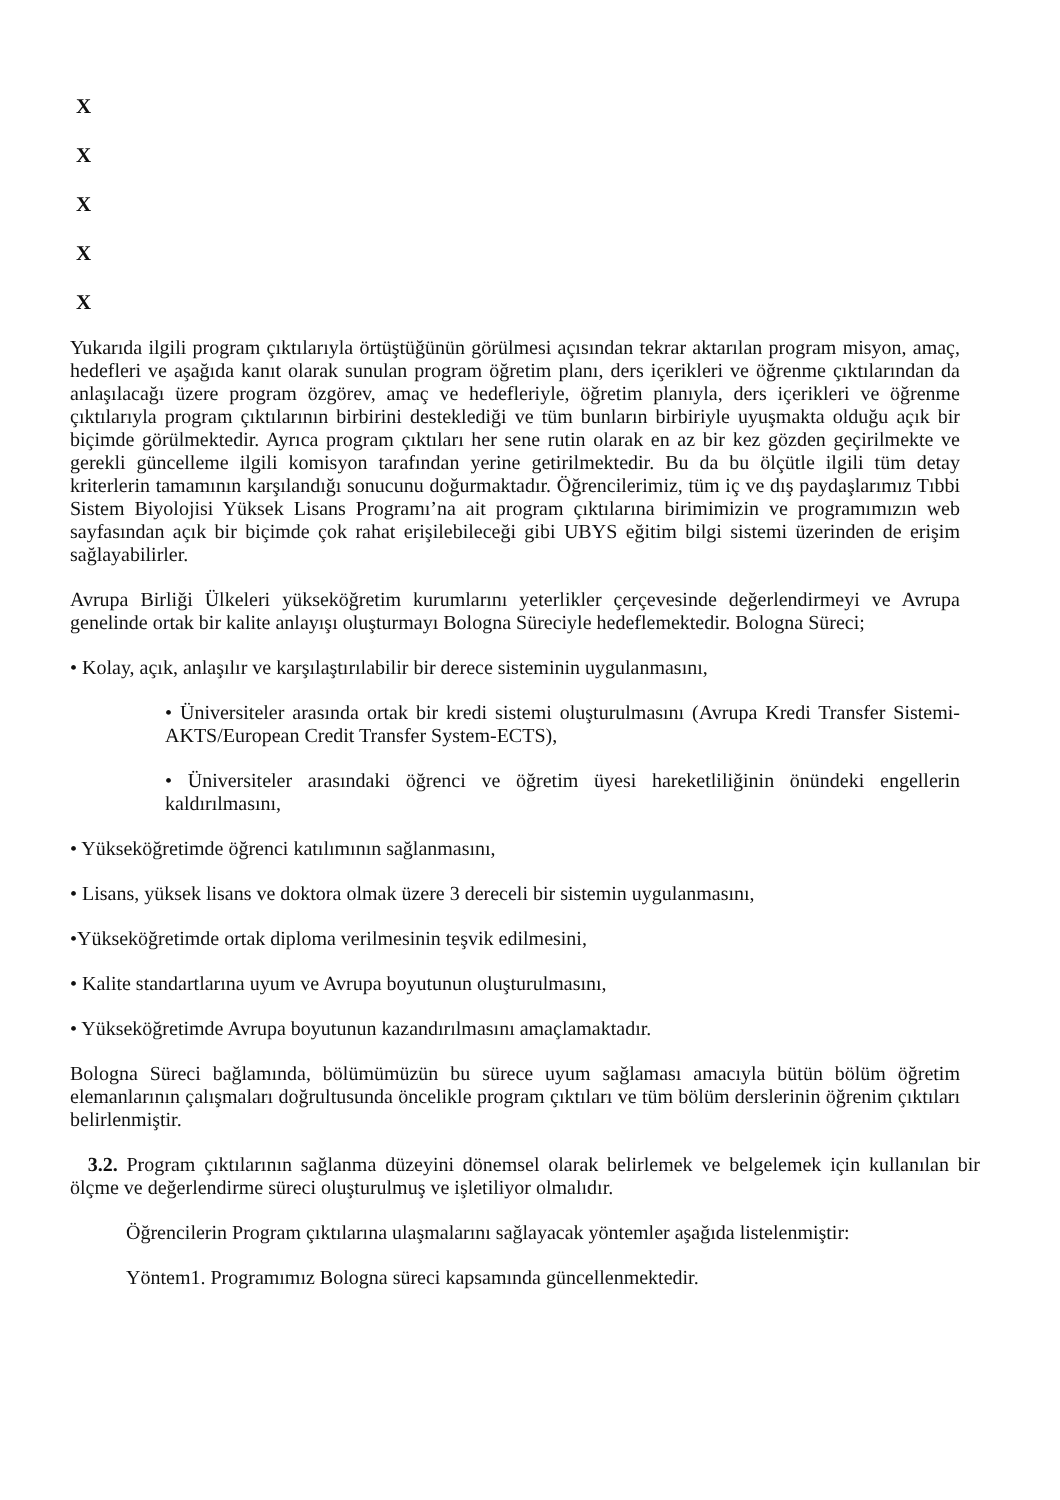X
X
X
X
X
Yukarıda ilgili program çıktılarıyla örtüştüğünün görülmesi açısından tekrar aktarılan program misyon, amaç, hedefleri ve aşağıda kanıt olarak sunulan program öğretim planı, ders içerikleri ve öğrenme çıktılarından da anlaşılacağı üzere program özgörev, amaç ve hedefleriyle, öğretim planıyla, ders içerikleri ve öğrenme çıktılarıyla program çıktılarının birbirini desteklediği ve tüm bunların birbiriyle uyuşmakta olduğu açık bir biçimde görülmektedir. Ayrıca program çıktıları her sene rutin olarak en az bir kez gözden geçirilmekte ve gerekli güncelleme ilgili komisyon tarafından yerine getirilmektedir. Bu da bu ölçütle ilgili tüm detay kriterlerin tamamının karşılandığı sonucunu doğurmaktadır. Öğrencilerimiz, tüm iç ve dış paydaşlarımız Tıbbi Sistem Biyolojisi Yüksek Lisans Programı’na ait program çıktılarına birimimizin ve programımızın web sayfasından açık bir biçimde çok rahat erişilebileceği gibi UBYS eğitim bilgi sistemi üzerinden de erişim sağlayabilirler.
Avrupa Birliği Ülkeleri yükseköğretim kurumlarını yeterlikler çerçevesinde değerlendirmeyi ve Avrupa genelinde ortak bir kalite anlayışı oluşturmayı Bologna Süreciyle hedeflemektedir. Bologna Süreci;
• Kolay, açık, anlaşılır ve karşılaştırılabilir bir derece sisteminin uygulanmasını,
• Üniversiteler arasında ortak bir kredi sistemi oluşturulmasını (Avrupa Kredi Transfer Sistemi- AKTS/European Credit Transfer System-ECTS),
• Üniversiteler arasındaki öğrenci ve öğretim üyesi hareketliliğinin önündeki engellerin kaldırılmasını,
• Yükseköğretimde öğrenci katılımının sağlanmasını,
• Lisans, yüksek lisans ve doktora olmak üzere 3 dereceli bir sistemin uygulanmasını,
•Yükseköğretimde ortak diploma verilmesinin teşvik edilmesini,
• Kalite standartlarına uyum ve Avrupa boyutunun oluşturulmasını,
• Yükseköğretimde Avrupa boyutunun kazandırılmasını amaçlamaktadır.
Bologna Süreci bağlamında, bölümümüzün bu sürece uyum sağlaması amacıyla bütün bölüm öğretim elemanlarının çalışmaları doğrultusunda öncelikle program çıktıları ve tüm bölüm derslerinin öğrenim çıktıları belirlenmiştir.
3.2. Program çıktılarının sağlanma düzeyini dönemsel olarak belirlemek ve belgelemek için kullanılan bir ölçme ve değerlendirme süreci oluşturulmuş ve işletiliyor olmalıdır.
Öğrencilerin Program çıktılarına ulaşmalarını sağlayacak yöntemler aşağıda listelenmiştir:
Yöntem1. Programımız Bologna süreci kapsamında güncellenmektedir.